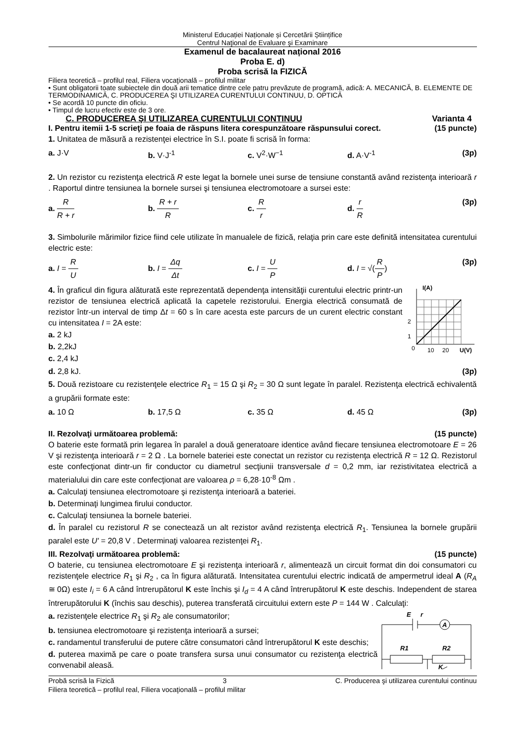Ministerul Educației Naționale și Cercetării Științifice
Centrul Naţional de Evaluare şi Examinare
Examenul de bacalaureat național 2016
Proba E. d)
Proba scrisă la FIZICĂ
Filiera teoretică – profilul real, Filiera vocaţională – profilul militar
• Sunt obligatorii toate subiectele din două arii tematice dintre cele patru prevăzute de programă, adică: A. MECANICĂ, B. ELEMENTE DE TERMODINAMICĂ, C. PRODUCEREA ŞI UTILIZAREA CURENTULUI CONTINUU, D. OPTICĂ
• Se acordă 10 puncte din oficiu.
• Timpul de lucru efectiv este de 3 ore.
C. PRODUCEREA ŞI UTILIZAREA CURENTULUI CONTINUU Varianta 4
I. Pentru itemii 1-5 scrieţi pe foaia de răspuns litera corespunzătoare răspunsului corect. (15 puncte)
1. Unitatea de măsură a rezistenţei electrice în S.I. poate fi scrisă în forma:
a. J·V b. V·J<sup>-1</sup> c. V<sup>2</sup>·W<sup>−1</sup> d. A·V<sup>-1</sup> (3p)
2. Un rezistor cu rezistenţa electrică R este legat la bornele unei surse de tensiune constantă având rezistenţa interioară r . Raportul dintre tensiunea la bornele sursei şi tensiunea electromotoare a sursei este:
a. R R + r b. R + r R c. R r d. r R (3p)
3. Simbolurile mărimilor fizice fiind cele utilizate în manualele de fizică, relaţia prin care este definită intensitatea curentului electric este:
a. I = R U b. I = Δq Δt c. I = U P d. I = √(R P) (3p)
4. În graficul din figura alăturată este reprezentată dependenţa intensităţii curentului electric printr-un rezistor de tensiunea electrică aplicată la capetele rezistorului. Energia electrică consumată de rezistor într-un interval de timp Δt = 60 s în care acesta este parcurs de un curent electric constant cu intensitatea I = 2A este:
a. 2 kJ
b. 2,2kJ
c. 2,4 kJ
I(A)
2
1
0
10
20
U(V)
d. 2,8 kJ. (3p)
5. Două rezistoare cu rezistenţele electrice R<sub>1</sub> = 15 Ω şi R<sub>2</sub> = 30 Ω sunt legate în paralel. Rezistenţa electrică echivalentă a grupării formate este:
a. 10 Ω b. 17,5 Ω c. 35 Ω d. 45 Ω (3p)
II. Rezolvaţi următoarea problemă: (15 puncte)
O baterie este formată prin legarea în paralel a două generatoare identice având fiecare tensiunea electromotoare E = 26 V şi rezistenţa interioară r = 2 Ω . La bornele bateriei este conectat un rezistor cu rezistenţa electrică R = 12 Ω. Rezistorul este confecţionat dintr-un fir conductor cu diametrul secţiunii transversale d = 0,2 mm, iar rezistivitatea electrică a materialului din care este confecţionat are valoarea ρ = 6,28·10<sup>-8</sup> Ωm .
a. Calculaţi tensiunea electromotoare şi rezistenţa interioară a bateriei.
b. Determinaţi lungimea firului conductor.
c. Calculaţi tensiunea la bornele bateriei.
d. În paralel cu rezistorul R se conectează un alt rezistor având rezistenţa electrică R<sub>1</sub>. Tensiunea la bornele grupării paralel este U′ = 20,8 V . Determinaţi valoarea rezistenţei R<sub>1</sub>.
III. Rezolvaţi următoarea problemă: (15 puncte)
O baterie, cu tensiunea electromotoare E şi rezistenţa interioară r, alimentează un circuit format din doi consumatori cu rezistenţele electrice R<sub>1</sub> şi R<sub>2</sub> , ca în figura alăturată. Intensitatea curentului electric indicată de ampermetrul ideal A (R<sub>A</sub> ≅ 0Ω) este I<sub>i</sub> = 6 A când întrerupătorul K este închis şi I<sub>d</sub> = 4 A când întrerupătorul K este deschis. Independent de starea întrerupătorului K (închis sau deschis), puterea transferată circuitului extern este P = 144 W . Calculaţi:
a. rezistenţele electrice R<sub>1</sub> şi R<sub>2</sub> ale consumatorilor;
b. tensiunea electromotoare şi rezistenţa interioară a sursei;
c. randamentul transferului de putere către consumatori când întrerupătorul K este deschis;
d. puterea maximă pe care o poate transfera sursa unui consumator cu rezistenţa electrică convenabil aleasă.
A
E
r
R1
R2
K
Probă scrisă la Fizică 3 C. Producerea şi utilizarea curentului continuu
Filiera teoretică – profilul real, Filiera vocaţională – profilul militar